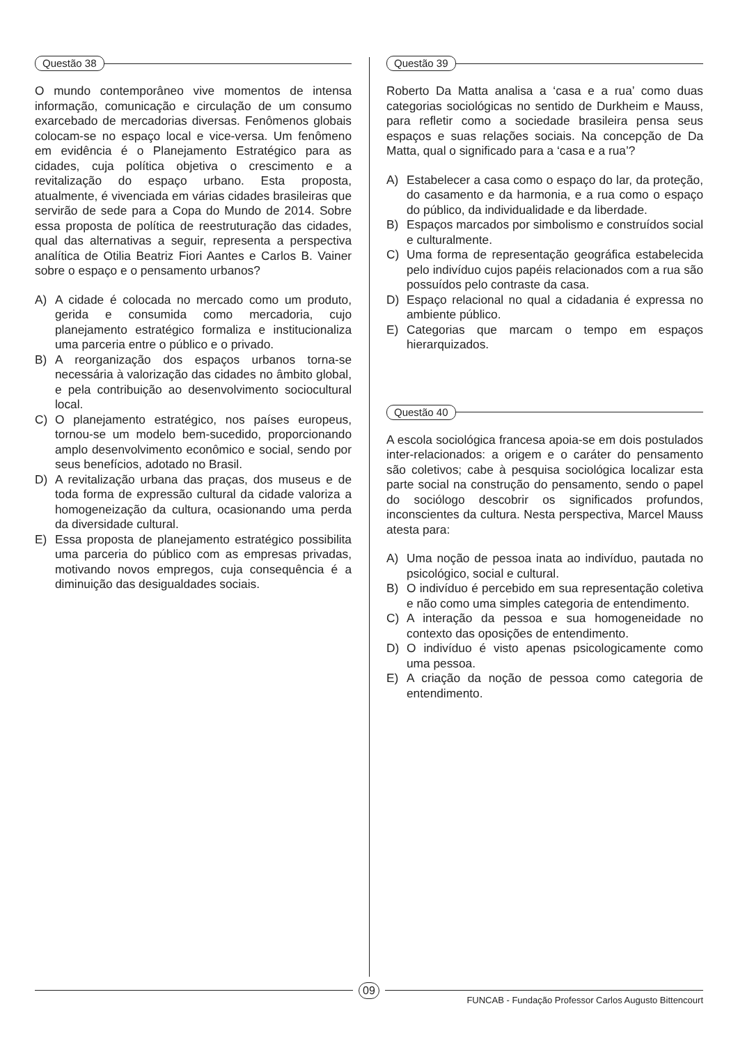Questão 38
O mundo contemporâneo vive momentos de intensa informação, comunicação e circulação de um consumo exarcebado de mercadorias diversas. Fenômenos globais colocam-se no espaço local e vice-versa. Um fenômeno em evidência é o Planejamento Estratégico para as cidades, cuja política objetiva o crescimento e a revitalização do espaço urbano. Esta proposta, atualmente, é vivenciada em várias cidades brasileiras que servirão de sede para a Copa do Mundo de 2014. Sobre essa proposta de política de reestruturação das cidades, qual das alternativas a seguir, representa a perspectiva analítica de Otilia Beatriz Fiori Aantes e Carlos B. Vainer sobre o espaço e o pensamento urbanos?
A) A cidade é colocada no mercado como um produto, gerida e consumida como mercadoria, cujo planejamento estratégico formaliza e institucionaliza uma parceria entre o público e o privado.
B) A reorganização dos espaços urbanos torna-se necessária à valorização das cidades no âmbito global, e pela contribuição ao desenvolvimento sociocultural local.
C) O planejamento estratégico, nos países europeus, tornou-se um modelo bem-sucedido, proporcionando amplo desenvolvimento econômico e social, sendo por seus benefícios, adotado no Brasil.
D) A revitalização urbana das praças, dos museus e de toda forma de expressão cultural da cidade valoriza a homogeneização da cultura, ocasionando uma perda da diversidade cultural.
E) Essa proposta de planejamento estratégico possibilita uma parceria do público com as empresas privadas, motivando novos empregos, cuja consequência é a diminuição das desigualdades sociais.
Questão 39
Roberto Da Matta analisa a ‘casa e a rua’ como duas categorias sociológicas no sentido de Durkheim e Mauss, para refletir como a sociedade brasileira pensa seus espaços e suas relações sociais. Na concepção de Da Matta, qual o significado para a ‘casa e a rua’?
A) Estabelecer a casa como o espaço do lar, da proteção, do casamento e da harmonia, e a rua como o espaço do público, da individualidade e da liberdade.
B) Espaços marcados por simbolismo e construídos social e culturalmente.
C) Uma forma de representação geográfica estabelecida pelo indivíduo cujos papéis relacionados com a rua são possuídos pelo contraste da casa.
D) Espaço relacional no qual a cidadania é expressa no ambiente público.
E) Categorias que marcam o tempo em espaços hierarquizados.
Questão 40
A escola sociológica francesa apoia-se em dois postulados inter-relacionados: a origem e o caráter do pensamento são coletivos; cabe à pesquisa sociológica localizar esta parte social na construção do pensamento, sendo o papel do sociólogo descobrir os significados profundos, inconscientes da cultura. Nesta perspectiva, Marcel Mauss atesta para:
A) Uma noção de pessoa inata ao indivíduo, pautada no psicológico, social e cultural.
B) O indivíduo é percebido em sua representação coletiva e não como uma simples categoria de entendimento.
C) A interação da pessoa e sua homogeneidade no contexto das oposições de entendimento.
D) O indivíduo é visto apenas psicologicamente como uma pessoa.
E) A criação da noção de pessoa como categoria de entendimento.
09
FUNCAB - Fundação Professor Carlos Augusto Bittencourt